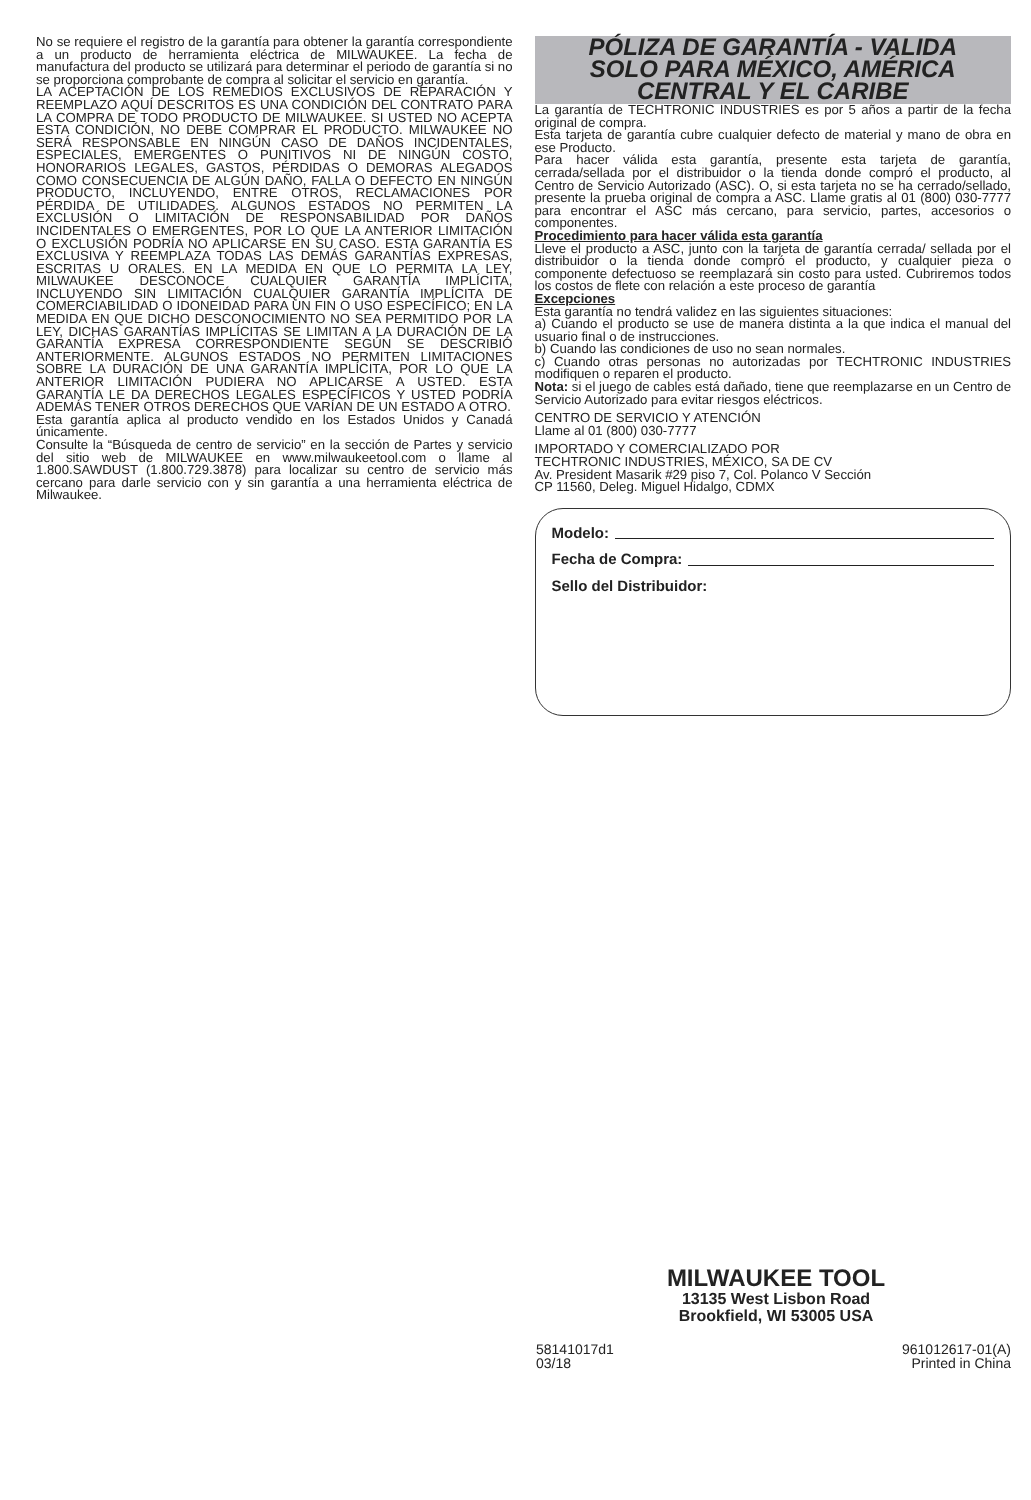No se requiere el registro de la garantía para obtener la garantía correspondiente a un producto de herramienta eléctrica de MILWAUKEE. La fecha de manufactura del producto se utilizará para determinar el periodo de garantía si no se proporciona comprobante de compra al solicitar el servicio en garantía.
LA ACEPTACIÓN DE LOS REMEDIOS EXCLUSIVOS DE REPARACIÓN Y REEMPLAZO AQUÍ DESCRITOS ES UNA CONDICIÓN DEL CONTRATO PARA LA COMPRA DE TODO PRODUCTO DE MILWAUKEE. SI USTED NO ACEPTA ESTA CONDICIÓN, NO DEBE COMPRAR EL PRODUCTO. MILWAUKEE NO SERÁ RESPONSABLE EN NINGÚN CASO DE DAÑOS INCIDENTALES, ESPECIALES, EMERGENTES O PUNITIVOS NI DE NINGÚN COSTO, HONORARIOS LEGALES, GASTOS, PÉRDIDAS O DEMORAS ALEGADOS COMO CONSECUENCIA DE ALGÚN DAÑO, FALLA O DEFECTO EN NINGÚN PRODUCTO, INCLUYENDO, ENTRE OTROS, RECLAMACIONES POR PÉRDIDA DE UTILIDADES. ALGUNOS ESTADOS NO PERMITEN LA EXCLUSIÓN O LIMITACIÓN DE RESPONSABILIDAD POR DAÑOS INCIDENTALES O EMERGENTES, POR LO QUE LA ANTERIOR LIMITACIÓN O EXCLUSIÓN PODRÍA NO APLICARSE EN SU CASO. ESTA GARANTÍA ES EXCLUSIVA Y REEMPLAZA TODAS LAS DEMÁS GARANTÍAS EXPRESAS, ESCRITAS U ORALES. EN LA MEDIDA EN QUE LO PERMITA LA LEY, MILWAUKEE DESCONOCE CUALQUIER GARANTÍA IMPLÍCITA, INCLUYENDO SIN LIMITACIÓN CUALQUIER GARANTÍA IMPLÍCITA DE COMERCIABILIDAD O IDONEIDAD PARA UN FIN O USO ESPECÍFICO; EN LA MEDIDA EN QUE DICHO DESCONOCIMIENTO NO SEA PERMITIDO POR LA LEY, DICHAS GARANTÍAS IMPLÍCITAS SE LIMITAN A LA DURACIÓN DE LA GARANTÍA EXPRESA CORRESPONDIENTE SEGÚN SE DESCRIBIÓ ANTERIORMENTE. ALGUNOS ESTADOS NO PERMITEN LIMITACIONES SOBRE LA DURACIÓN DE UNA GARANTÍA IMPLÍCITA, POR LO QUE LA ANTERIOR LIMITACIÓN PUDIERA NO APLICARSE A USTED. ESTA GARANTÍA LE DA DERECHOS LEGALES ESPECÍFICOS Y USTED PODRÍA ADEMÁS TENER OTROS DERECHOS QUE VARÍAN DE UN ESTADO A OTRO.
Esta garantía aplica al producto vendido en los Estados Unidos y Canadá únicamente.
Consulte la “Búsqueda de centro de servicio” en la sección de Partes y servicio del sitio web de MILWAUKEE en www.milwaukeetool.com o llame al 1.800.SAWDUST (1.800.729.3878) para localizar su centro de servicio más cercano para darle servicio con y sin garantía a una herramienta eléctrica de Milwaukee.
PÓLIZA DE GARANTÍA - VALIDA
SOLO PARA MÉXICO, AMÉRICA
CENTRAL Y EL CARIBE
La garantía de TECHTRONIC INDUSTRIES es por 5 años a partir de la fecha original de compra.
Esta tarjeta de garantía cubre cualquier defecto de material y mano de obra en ese Producto.
Para hacer válida esta garantía, presente esta tarjeta de garantía, cerrada/sellada por el distribuidor o la tienda donde compró el producto, al Centro de Servicio Autorizado (ASC). O, si esta tarjeta no se ha cerrado/sellado, presente la prueba original de compra a ASC. Llame gratis al 01 (800) 030-7777 para encontrar el ASC más cercano, para servicio, partes, accesorios o componentes.
Procedimiento para hacer válida esta garantía
Lleve el producto a ASC, junto con la tarjeta de garantía cerrada/ sellada por el distribuidor o la tienda donde compró el producto, y cualquier pieza o componente defectuoso se reemplazará sin costo para usted. Cubriremos todos los costos de flete con relación a este proceso de garantía
Excepciones
Esta garantía no tendrá validez en las siguientes situaciones:
a) Cuando el producto se use de manera distinta a la que indica el manual del usuario final o de instrucciones.
b) Cuando las condiciones de uso no sean normales.
c) Cuando otras personas no autorizadas por TECHTRONIC INDUSTRIES modifiquen o reparen el producto.
Nota: si el juego de cables está dañado, tiene que reemplazarse en un Centro de Servicio Autorizado para evitar riesgos eléctricos.
CENTRO DE SERVICIO Y ATENCIÓN
Llame al 01 (800) 030-7777
IMPORTADO Y COMERCIALIZADO POR
TECHTRONIC INDUSTRIES, MÉXICO, SA DE CV
Av. President Masarik #29 piso 7, Col. Polanco V Sección
CP 11560, Deleg. Miguel Hidalgo, CDMX
Modelo:
Fecha de Compra:
Sello del Distribuidor:
MILWAUKEE TOOL
13135 West Lisbon Road
Brookfield, WI 53005 USA
58141017d1
03/18 961012617-01(A)
Printed in China